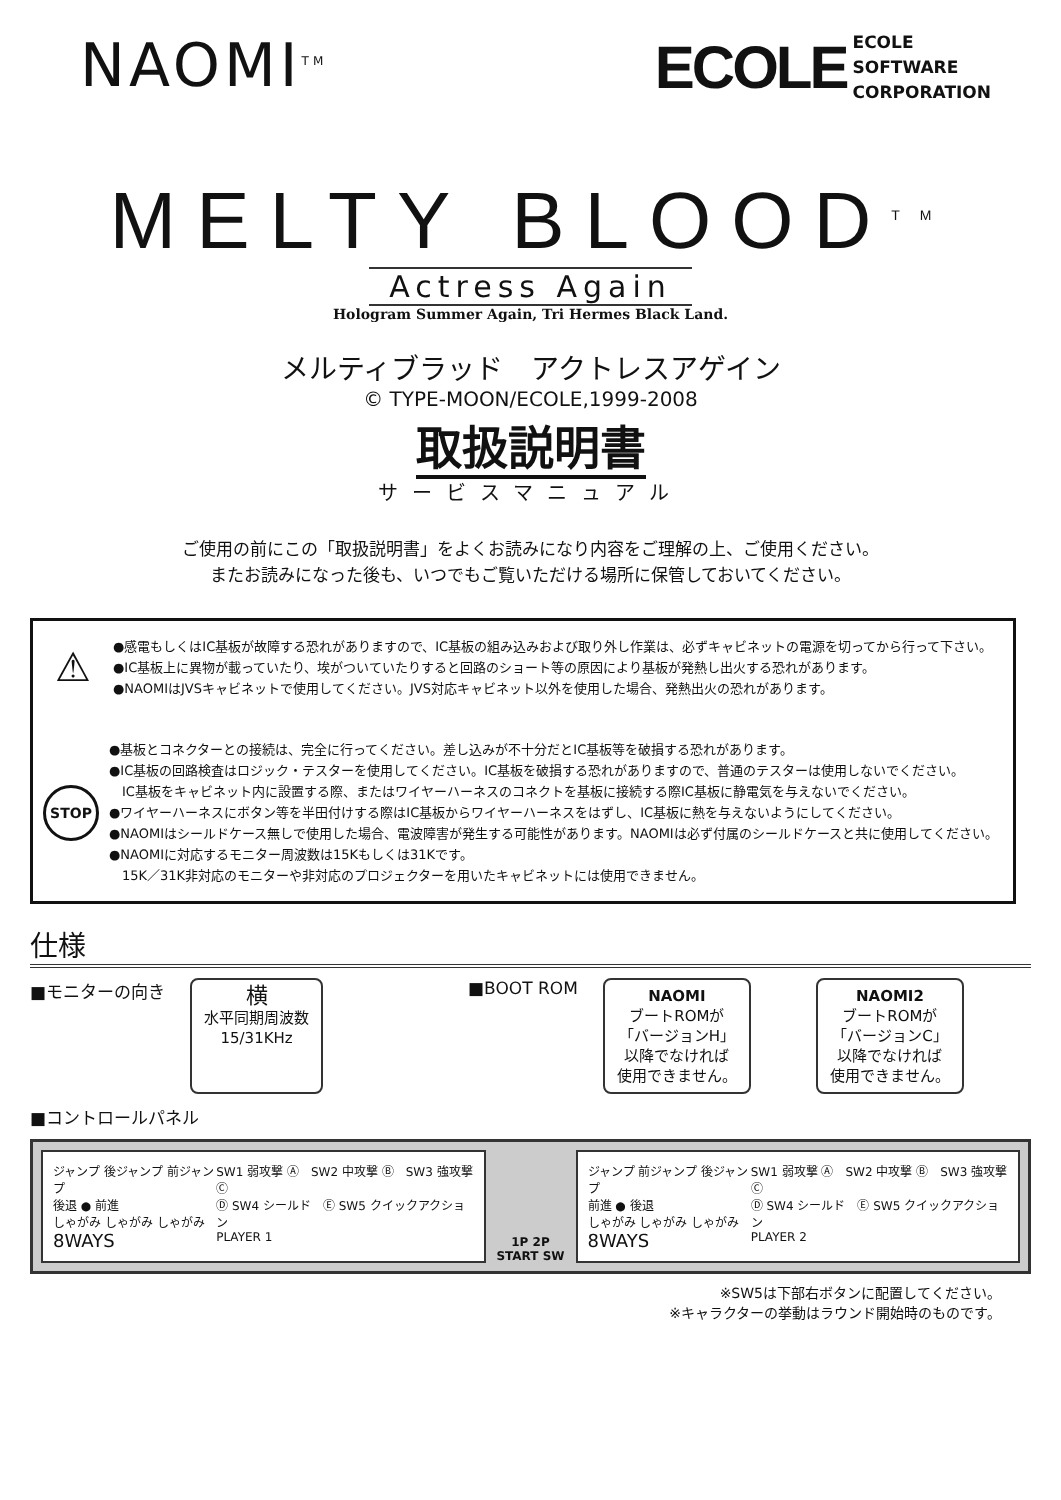NAOMI<sup>TM</sup>
ECOLE
ECOLE
SOFTWARE
CORPORATION
MELTY BLOOD<sup>TM</sup>
Actress Again
Hologram Summer Again, Tri Hermes Black Land.
メルティブラッド　アクトレスアゲイン
© TYPE-MOON/ECOLE,1999-2008
取扱説明書
サービスマニュアル
ご使用の前にこの「取扱説明書」をよくお読みになり内容をご理解の上、ご使用ください。
またお読みになった後も、いつでもご覧いただける場所に保管しておいてください。
⚠
●感電もしくはIC基板が故障する恐れがありますので、IC基板の組み込みおよび取り外し作業は、必ずキャビネットの電源を切ってから行って下さい。
●IC基板上に異物が載っていたり、埃がついていたりすると回路のショート等の原因により基板が発熱し出火する恐れがあります。
●NAOMIはJVSキャビネットで使用してください。JVS対応キャビネット以外を使用した場合、発熱出火の恐れがあります。
STOP
●基板とコネクターとの接続は、完全に行ってください。差し込みが不十分だとIC基板等を破損する恐れがあります。
●IC基板の回路検査はロジック・テスターを使用してください。IC基板を破損する恐れがありますので、普通のテスターは使用しないでください。
　IC基板をキャビネット内に設置する際、またはワイヤーハーネスのコネクトを基板に接続する際IC基板に静電気を与えないでください。
●ワイヤーハーネスにボタン等を半田付けする際はIC基板からワイヤーハーネスをはずし、IC基板に熱を与えないようにしてください。
●NAOMIはシールドケース無しで使用した場合、電波障害が発生する可能性があります。NAOMIは必ず付属のシールドケースと共に使用してください。
●NAOMIに対応するモニター周波数は15Kもしくは31Kです。
　15K／31K非対応のモニターや非対応のプロジェクターを用いたキャビネットには使用できません。
仕様
■モニターの向き
横
水平同期周波数
15/31KHz
■BOOT ROM
NAOMI
ブートROMが
「バージョンH」
以降でなければ
使用できません。
NAOMI2
ブートROMが
「バージョンC」
以降でなければ
使用できません。
■コントロールパネル
ジャンプ 後ジャンプ 前ジャンプ
後退 ● 前進
しゃがみ しゃがみ しゃがみ
8WAYS
SW1 弱攻撃 Ⓐ　SW2 中攻撃 Ⓑ　SW3 強攻撃 Ⓒ
Ⓓ SW4 シールド　Ⓔ SW5 クイックアクション
PLAYER 1
1P 2P
START SW
ジャンプ 前ジャンプ 後ジャンプ
前進 ● 後退
しゃがみ しゃがみ しゃがみ
8WAYS
SW1 弱攻撃 Ⓐ　SW2 中攻撃 Ⓑ　SW3 強攻撃 Ⓒ
Ⓓ SW4 シールド　Ⓔ SW5 クイックアクション
PLAYER 2
※SW5は下部右ボタンに配置してください。
※キャラクターの挙動はラウンド開始時のものです。